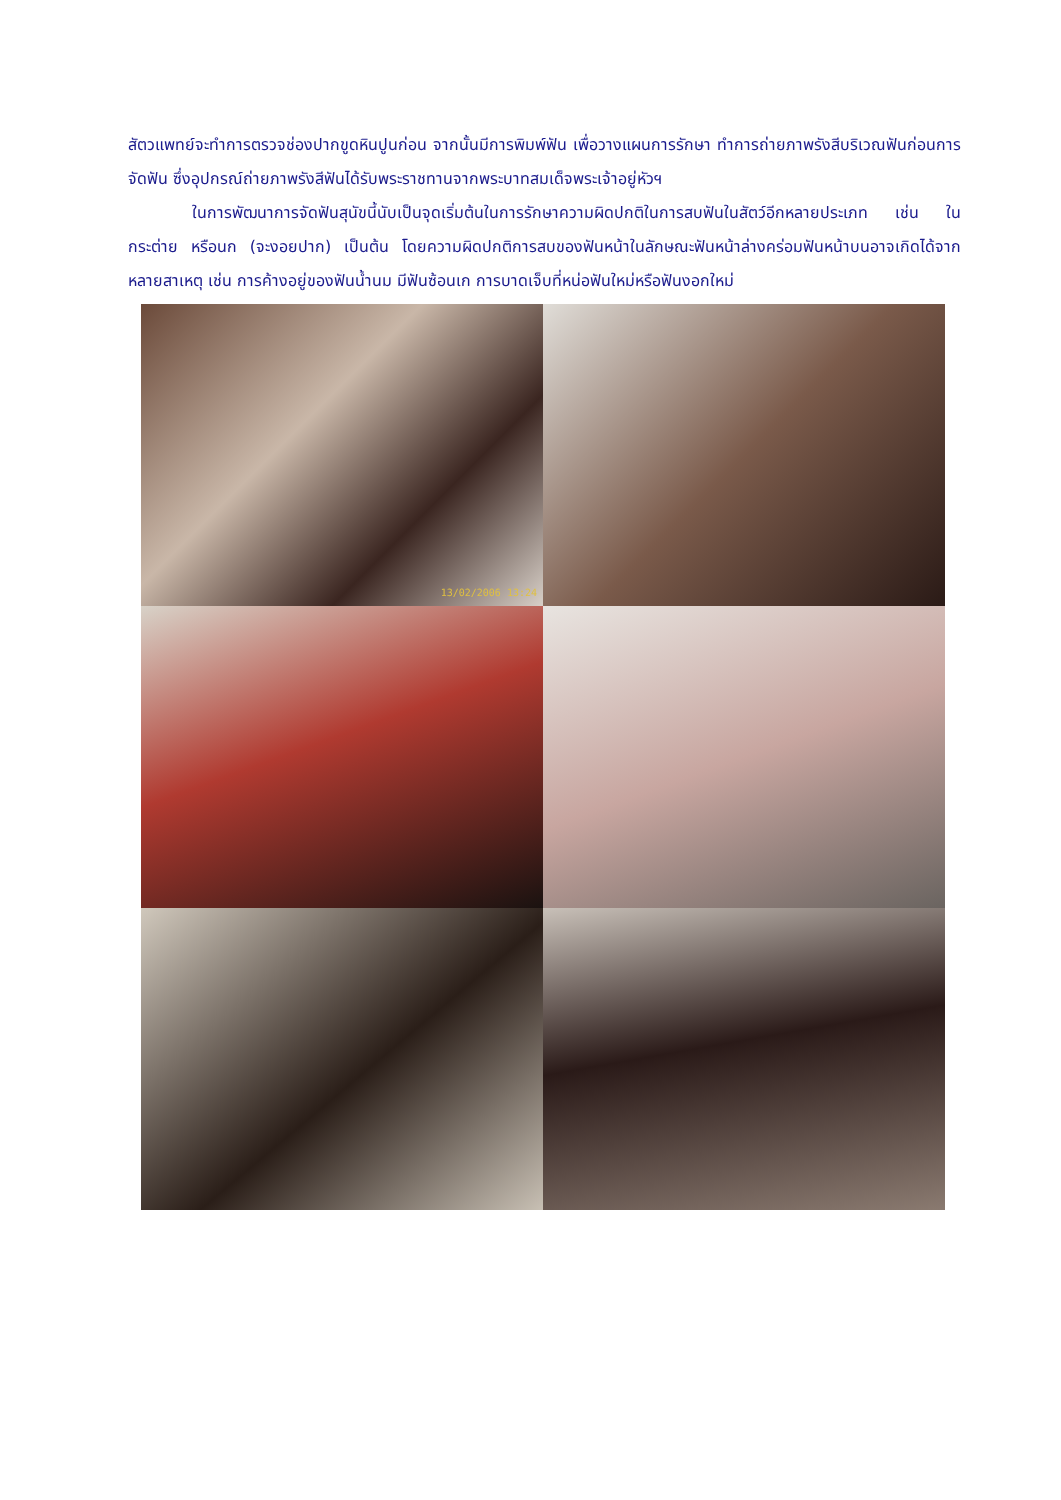สัตวแพทย์จะทำการตรวจช่องปากขูดหินปูนก่อน จากนั้นมีการพิมพ์ฟัน เพื่อวางแผนการรักษา ทำการถ่ายภาพรังสีบริเวณฟันก่อนการจัดฟัน ซึ่งอุปกรณ์ถ่ายภาพรังสีฟันได้รับพระราชทานจากพระบาทสมเด็จพระเจ้าอยู่หัวฯ
ในการพัฒนาการจัดฟันสุนัขนี้นับเป็นจุดเริ่มต้นในการรักษาความผิดปกติในการสบฟันในสัตว์อีกหลายประเภท เช่น ในกระต่าย หรือนก (จะงอยปาก) เป็นต้น โดยความผิดปกติการสบของฟันหน้าในลักษณะฟันหน้าล่างคร่อมฟันหน้าบนอาจเกิดได้จากหลายสาเหตุ เช่น การค้างอยู่ของฟันน้ำนม มีฟันซ้อนเก การบาดเจ็บที่หน่อฟันใหม่หรือฟันงอกใหม่
13/02/2006 13:24